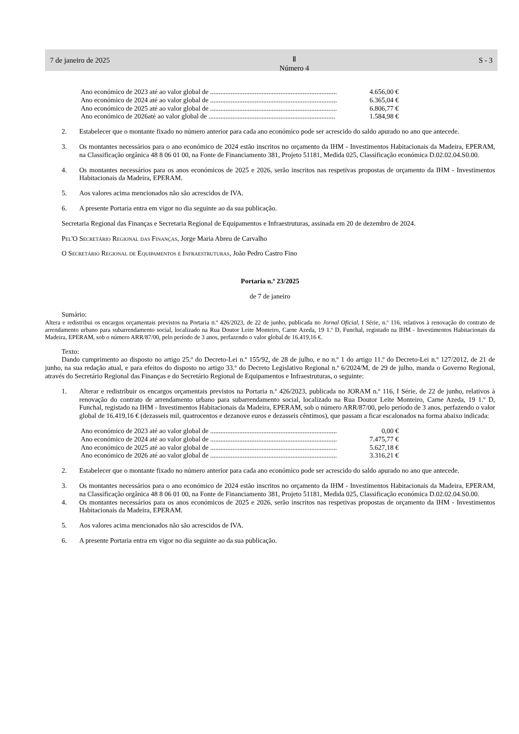7 de janeiro de 2025 Ⅱ
Número 4 S - 3
Ano económico de 2023 até ao valor global de .......................................................................... 4.656,00 €
Ano económico de 2024 até ao valor global de .......................................................................... 6.365,04 €
Ano económico de 2025 até ao valor global de .......................................................................... 6.806,77 €
Ano económico de 2026até ao valor global de .......................................................................... 1.584,98 €
2. Estabelecer que o montante fixado no número anterior para cada ano económico pode ser acrescido do saldo apurado no ano que antecede.
3. Os montantes necessários para o ano económico de 2024 estão inscritos no orçamento da IHM - Investimentos Habitacionais da Madeira, EPERAM, na Classificação orgânica 48 8 06 01 00, na Fonte de Financiamento 381, Projeto 51181, Medida 025, Classificação económica D.02.02.04.S0.00.
4. Os montantes necessários para os anos económicos de 2025 e 2026, serão inscritos nas respetivas propostas de orçamento da IHM - Investimentos Habitacionais da Madeira, EPERAM.
5. Aos valores acima mencionados não são acrescidos de IVA.
6. A presente Portaria entra em vigor no dia seguinte ao da sua publicação.
Secretaria Regional das Finanças e Secretaria Regional de Equipamentos e Infraestruturas, assinada em 20 de dezembro de 2024.
Pel'O Secretário Regional das Finanças, Jorge Maria Abreu de Carvalho
O Secretário Regional de Equipamentos e Infraestruturas, João Pedro Castro Fino
Portaria n.º 23/2025
de 7 de janeiro
Sumário:
Altera e redistribui os encargos orçamentais previstos na Portaria n.º 426/2023, de 22 de junho, publicada no Jornal Oficial, I Série, n.º 116, relativos à renovação do contrato de arrendamento urbano para subarrendamento social, localizado na Rua Doutor Leite Monteiro, Carne Azeda, 19 1.º D, Funchal, registado na IHM - Investimentos Habitacionais da Madeira, EPERAM, sob o número ARR/87/00, pelo período de 3 anos, perfazendo o valor global de 16.419,16 €.
Texto:
Dando cumprimento ao disposto no artigo 25.º do Decreto-Lei n.º 155/92, de 28 de julho, e no n.º 1 do artigo 11.º do Decreto-Lei n.º 127/2012, de 21 de junho, na sua redação atual, e para efeitos do disposto no artigo 33.º do Decreto Legislativo Regional n.º 6/2024/M, de 29 de julho, manda o Governo Regional, através do Secretário Regional das Finanças e do Secretário Regional de Equipamentos e Infraestruturas, o seguinte:
1. Alterar e redistribuir os encargos orçamentais previstos na Portaria n.º 426/2023, publicada no JORAM n.º 116, I Série, de 22 de junho, relativos à renovação do contrato de arrendamento urbano para subarrendamento social, localizado na Rua Doutor Leite Monteiro, Carne Azeda, 19 1.º D, Funchal, registado na IHM - Investimentos Habitacionais da Madeira, EPERAM, sob o número ARR/87/00, pelo período de 3 anos, perfazendo o valor global de 16.419,16 € (dezasseis mil, quatrocentos e dezanove euros e dezasseis cêntimos), que passam a ficar escalonados na forma abaixo indicada:
Ano económico de 2023 até ao valor global de .......................................................................... 0,00 €
Ano económico de 2024 até ao valor global de .......................................................................... 7.475,77 €
Ano económico de 2025 até ao valor global de .......................................................................... 5.627,18 €
Ano económico de 2026 até ao valor global de .......................................................................... 3.316,21 €
2. Estabelecer que o montante fixado no número anterior para cada ano económico pode ser acrescido do saldo apurado no ano que antecede.
3. Os montantes necessários para o ano económico de 2024 estão inscritos no orçamento da IHM - Investimentos Habitacionais da Madeira, EPERAM, na Classificação orgânica 48 8 06 01 00, na Fonte de Financiamento 381, Projeto 51181, Medida 025, Classificação económica D.02.02.04.S0.00.
4. Os montantes necessários para os anos económicos de 2025 e 2026, serão inscritos nas respetivas propostas de orçamento da IHM - Investimentos Habitacionais da Madeira, EPERAM.
5. Aos valores acima mencionados não são acrescidos de IVA.
6. A presente Portaria entra em vigor no dia seguinte ao da sua publicação.